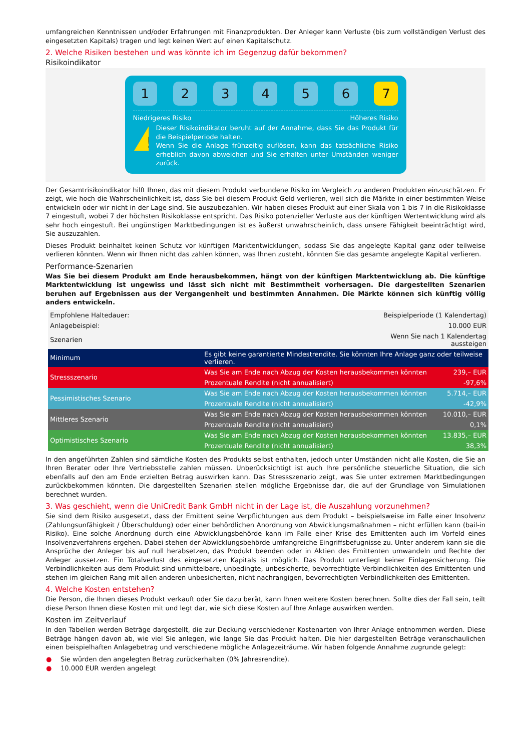umfangreichen Kenntnissen und/oder Erfahrungen mit Finanzprodukten. Der Anleger kann Verluste (bis zum vollständigen Verlust des eingesetzten Kapitals) tragen und legt keinen Wert auf einen Kapitalschutz.
2. Welche Risiken bestehen und was könnte ich im Gegenzug dafür bekommen?
Risikoindikator
1 2 3 4 5 6 7
Niedrigeres Risiko Höheres Risiko
!
Dieser Risikoindikator beruht auf der Annahme, dass Sie das Produkt für die Beispielperiode halten.
Wenn Sie die Anlage frühzeitig auflösen, kann das tatsächliche Risiko erheblich davon abweichen und Sie erhalten unter Umständen weniger zurück.
Der Gesamtrisikoindikator hilft Ihnen, das mit diesem Produkt verbundene Risiko im Vergleich zu anderen Produkten einzuschätzen. Er zeigt, wie hoch die Wahrscheinlichkeit ist, dass Sie bei diesem Produkt Geld verlieren, weil sich die Märkte in einer bestimmten Weise entwickeln oder wir nicht in der Lage sind, Sie auszubezahlen. Wir haben dieses Produkt auf einer Skala von 1 bis 7 in die Risikoklasse 7 eingestuft, wobei 7 der höchsten Risikoklasse entspricht. Das Risiko potenzieller Verluste aus der künftigen Wertentwicklung wird als sehr hoch eingestuft. Bei ungünstigen Marktbedingungen ist es äußerst unwahrscheinlich, dass unsere Fähigkeit beeinträchtigt wird, Sie auszuzahlen.
Dieses Produkt beinhaltet keinen Schutz vor künftigen Marktentwicklungen, sodass Sie das angelegte Kapital ganz oder teilweise verlieren könnten. Wenn wir Ihnen nicht das zahlen können, was Ihnen zusteht, könnten Sie das gesamte angelegte Kapital verlieren.
Performance-Szenarien
Was Sie bei diesem Produkt am Ende herausbekommen, hängt von der künftigen Marktentwicklung ab. Die künftige Marktentwicklung ist ungewiss und lässt sich nicht mit Bestimmtheit vorhersagen. Die dargestellten Szenarien beruhen auf Ergebnissen aus der Vergangenheit und bestimmten Annahmen. Die Märkte können sich künftig völlig anders entwickeln.
| Empfohlene Haltedauer: | Beispielperiode (1 Kalendertag) | |
| Anlagebeispiel: | 10.000 EUR | |
| Szenarien | Wenn Sie nach 1 Kalendertag aussteigen | |
| Minimum | Es gibt keine garantierte Mindestrendite. Sie könnten Ihre Anlage ganz oder teilweise verlieren. | |
| Stressszenario | Was Sie am Ende nach Abzug der Kosten herausbekommen könnten | 239,– EUR |
| | Prozentuale Rendite (nicht annualisiert) | -97,6% |
| Pessimistisches Szenario | Was Sie am Ende nach Abzug der Kosten herausbekommen könnten | 5.714,– EUR |
| | Prozentuale Rendite (nicht annualisiert) | -42,9% |
| Mittleres Szenario | Was Sie am Ende nach Abzug der Kosten herausbekommen könnten | 10.010,– EUR |
| | Prozentuale Rendite (nicht annualisiert) | 0,1% |
| Optimistisches Szenario | Was Sie am Ende nach Abzug der Kosten herausbekommen könnten | 13.835,– EUR |
| | Prozentuale Rendite (nicht annualisiert) | 38,3% |
In den angeführten Zahlen sind sämtliche Kosten des Produkts selbst enthalten, jedoch unter Umständen nicht alle Kosten, die Sie an Ihren Berater oder Ihre Vertriebsstelle zahlen müssen. Unberücksichtigt ist auch Ihre persönliche steuerliche Situation, die sich ebenfalls auf den am Ende erzielten Betrag auswirken kann. Das Stressszenario zeigt, was Sie unter extremen Marktbedingungen zurückbekommen könnten. Die dargestellten Szenarien stellen mögliche Ergebnisse dar, die auf der Grundlage von Simulationen berechnet wurden.
3. Was geschieht, wenn die UniCredit Bank GmbH nicht in der Lage ist, die Auszahlung vorzunehmen?
Sie sind dem Risiko ausgesetzt, dass der Emittent seine Verpflichtungen aus dem Produkt – beispielsweise im Falle einer Insolvenz (Zahlungsunfähigkeit / Überschuldung) oder einer behördlichen Anordnung von Abwicklungsmaßnahmen – nicht erfüllen kann (bail-in Risiko). Eine solche Anordnung durch eine Abwicklungsbehörde kann im Falle einer Krise des Emittenten auch im Vorfeld eines Insolvenzverfahrens ergehen. Dabei stehen der Abwicklungsbehörde umfangreiche Eingriffsbefugnisse zu. Unter anderem kann sie die Ansprüche der Anleger bis auf null herabsetzen, das Produkt beenden oder in Aktien des Emittenten umwandeln und Rechte der Anleger aussetzen. Ein Totalverlust des eingesetzten Kapitals ist möglich. Das Produkt unterliegt keiner Einlagensicherung. Die Verbindlichkeiten aus dem Produkt sind unmittelbare, unbedingte, unbesicherte, bevorrechtigte Verbindlichkeiten des Emittenten und stehen im gleichen Rang mit allen anderen unbesicherten, nicht nachrangigen, bevorrechtigten Verbindlichkeiten des Emittenten.
4. Welche Kosten entstehen?
Die Person, die Ihnen dieses Produkt verkauft oder Sie dazu berät, kann Ihnen weitere Kosten berechnen. Sollte dies der Fall sein, teilt diese Person Ihnen diese Kosten mit und legt dar, wie sich diese Kosten auf Ihre Anlage auswirken werden.
Kosten im Zeitverlauf
In den Tabellen werden Beträge dargestellt, die zur Deckung verschiedener Kostenarten von Ihrer Anlage entnommen werden. Diese Beträge hängen davon ab, wie viel Sie anlegen, wie lange Sie das Produkt halten. Die hier dargestellten Beträge veranschaulichen einen beispielhaften Anlagebetrag und verschiedene mögliche Anlagezeiträume. Wir haben folgende Annahme zugrunde gelegt:
● Sie würden den angelegten Betrag zurückerhalten (0% Jahresrendite).
● 10.000 EUR werden angelegt